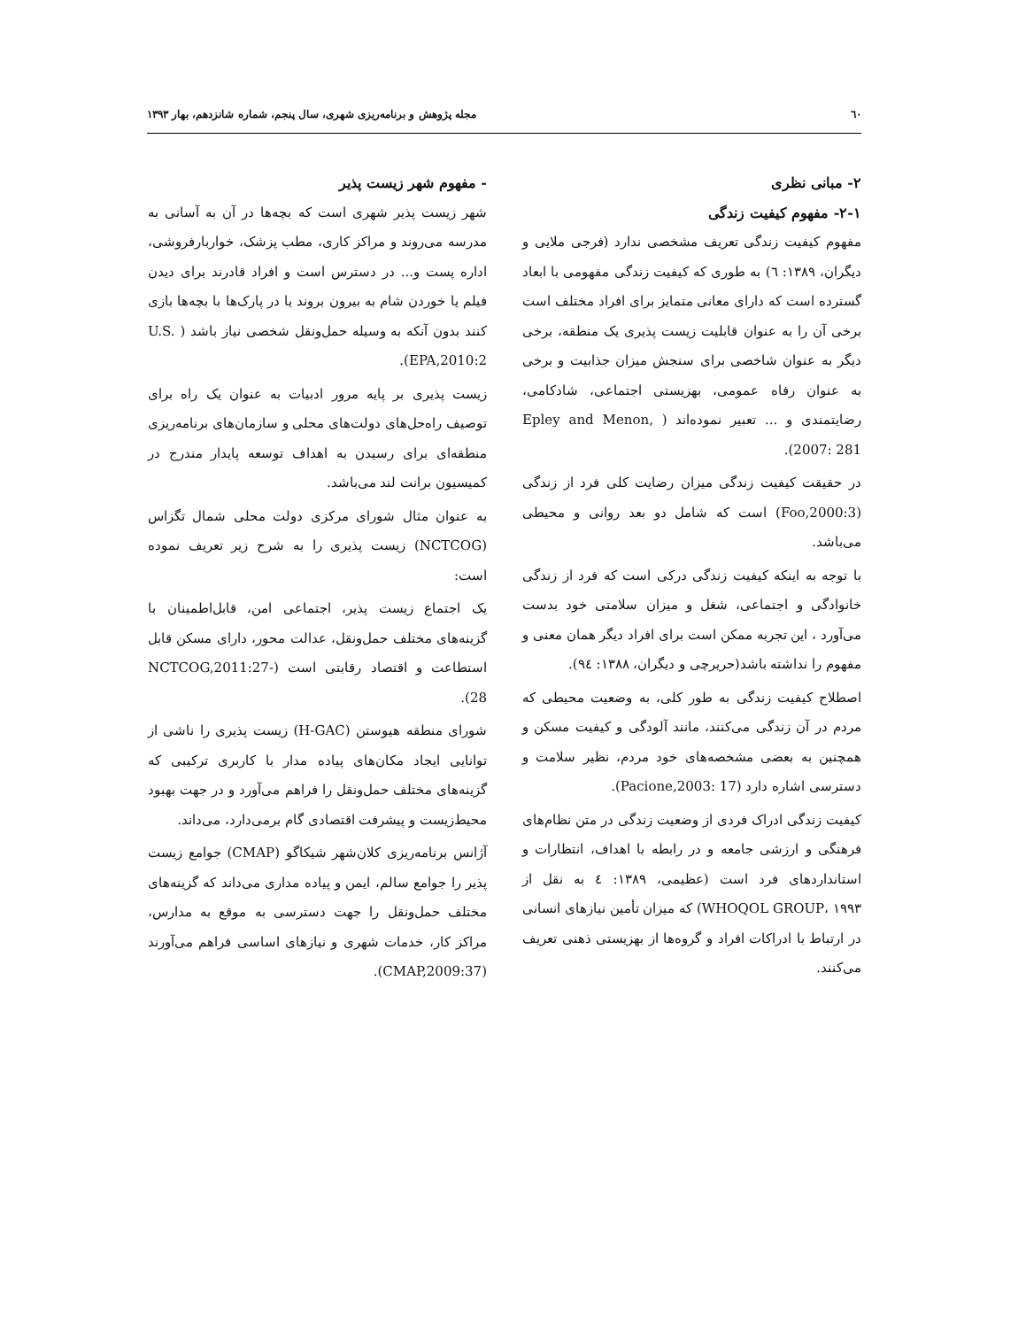٦٠ مجله پژوهش و برنامه‌ریزی شهری، سال پنجم، شماره شانزدهم، بهار ۱۳۹۳
۲- مبانی نظری
۲-۱- مفهوم کیفیت زندگی
مفهوم کیفیت زندگی تعریف مشخصی ندارد (فرجی ملایی و دیگران، ۱۳۸۹: ٦) به طوری که کیفیت زندگی مفهومی با ابعاد گسترده است که دارای معانی متمایز برای افراد مختلف است برخی آن را به عنوان قابلیت زیست پذیری یک منطقه، برخی دیگر به عنوان شاخصی برای سنجش میزان جذابیت و برخی به عنوان رفاه عمومی، بهزیستی اجتماعی، شادکامی، رضایتمندی و ... تعبیر نموده‌اند ( Epley and Menon, 2007: 281).
در حقیقت کیفیت زندگی میزان رضایت کلی فرد از زندگی (Foo,2000:3) است که شامل دو بعد روانی و محیطی می‌باشد.
با توجه به اینکه کیفیت زندگی درکی است که فرد از زندگی خانوادگی و اجتماعی، شغل و میزان سلامتی خود بدست می‌آورد ، این تجربه ممکن است برای افراد دیگر همان معنی و مفهوم را نداشته باشد(حریرچی و دیگران، ۱۳۸۸: ۹٤).
اصطلاح کیفیت زندگی به طور کلی، به وضعیت محیطی که مردم در آن زندگی می‌کنند، مانند آلودگی و کیفیت مسکن و همچنین به بعضی مشخصه‌های خود مردم، نظیر سلامت و دسترسی اشاره دارد (Pacione,2003: 17).
کیفیت زندگی ادراک فردی از وضعیت زندگی در متن نظام‌های فرهنگی و ارزشی جامعه و در رابطه با اهداف، انتظارات و استانداردهای فرد است (عظیمی، ۱۳۸۹: ٤ به نقل از WHOQOL GROUP، ۱۹۹۳) که میزان تأمین نیازهای انسانی در ارتباط با ادراکات افراد و گروه‌ها از بهزیستی ذهنی تعریف می‌کنند.
- مفهوم شهر زیست پذیر
شهر زیست پذیر شهری است که بچه‌ها در آن به آسانی به مدرسه می‌روند و مراکز کاری، مطب پزشک، خواربارفروشی، اداره پست و... در دسترس است و افراد قادرند برای دیدن فیلم یا خوردن شام به بیرون بروند یا در پارک‌ها با بچه‌ها بازی کنند بدون آنکه به وسیله حمل‌ونقل شخصی نیاز باشد ( U.S. EPA,2010:2).
زیست پذیری بر پایه مرور ادبیات به عنوان یک راه برای توصیف راه‌حل‌های دولت‌های محلی و سازمان‌های برنامه‌ریزی منطقه‌ای برای رسیدن به اهداف توسعه پایدار مندرج در کمیسیون برانت لند می‌باشد.
به عنوان مثال شورای مرکزی دولت محلی شمال تگزاس (NCTCOG) زیست پذیری را به شرح زیر تعریف نموده است:
یک اجتماع زیست پذیر، اجتماعی امن، قابل‌اطمینان با گزینه‌های مختلف حمل‌ونقل، عدالت محور، دارای مسکن قابل استطاعت و اقتصاد رقابتی است (NCTCOG,2011:27-28).
شورای منطقه هیوستن (H-GAC) زیست پذیری را ناشی از توانایی ایجاد مکان‌های پیاده مدار با کاربری ترکیبی که گزینه‌های مختلف حمل‌ونقل را فراهم می‌آورد و در جهت بهبود محیط‌زیست و پیشرفت اقتصادی گام برمی‌دارد، می‌داند.
آژانس برنامه‌ریزی کلان‌شهر شیکاگو (CMAP) جوامع زیست پذیر را جوامع سالم، ایمن و پیاده مداری می‌داند که گزینه‌های مختلف حمل‌ونقل را جهت دسترسی به موقع به مدارس، مراکز کار، خدمات شهری و نیازهای اساسی فراهم می‌آورند (CMAP,2009:37).